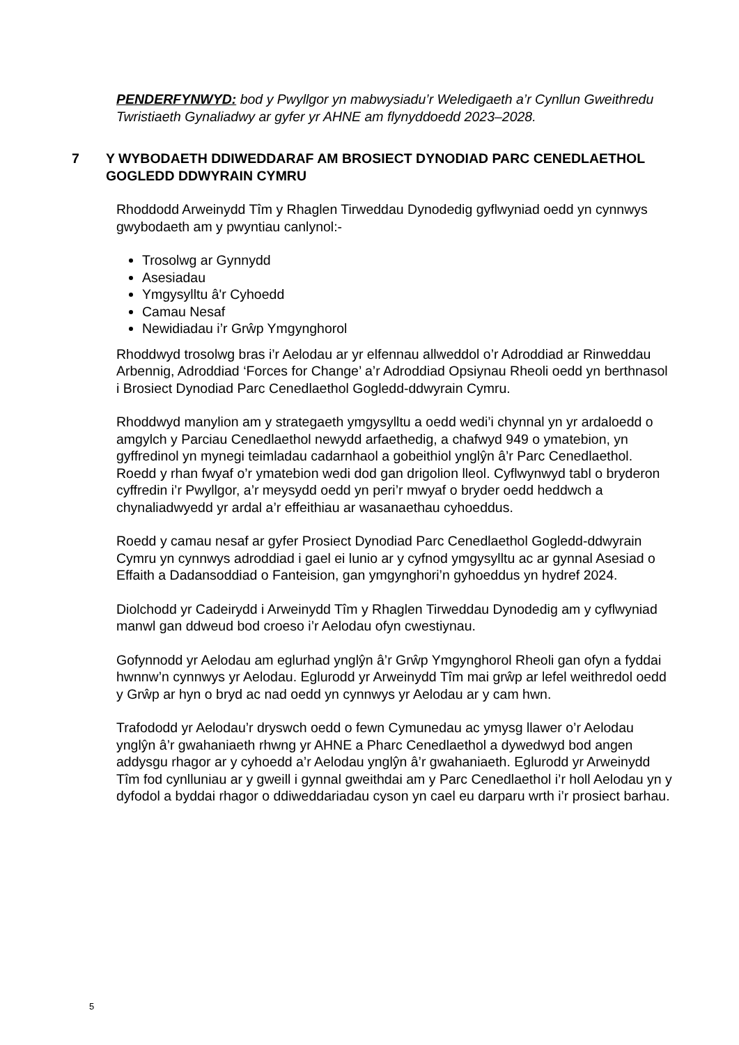PENDERFYNWYD: bod y Pwyllgor yn mabwysiadu’r Weledigaeth a’r Cynllun Gweithredu Twristiaeth Gynaliadwy ar gyfer yr AHNE am flynyddoedd 2023–2028.
7 Y WYBODAETH DDIWEDDARAF AM BROSIECT DYNODIAD PARC CENEDLAETHOL GOGLEDD DDWYRAIN CYMRU
Rhoddodd Arweinydd Tîm y Rhaglen Tirweddau Dynodedig gyflwyniad oedd yn cynnwys gwybodaeth am y pwyntiau canlynol:-
Trosolwg ar Gynnydd
Asesiadau
Ymgysylltu â'r Cyhoedd
Camau Nesaf
Newidiadau i’r Grŵp Ymgynghorol
Rhoddwyd trosolwg bras i’r Aelodau ar yr elfennau allweddol o’r Adroddiad ar Rinweddau Arbennig, Adroddiad ‘Forces for Change’ a’r Adroddiad Opsiynau Rheoli oedd yn berthnasol i Brosiect Dynodiad Parc Cenedlaethol Gogledd-ddwyrain Cymru.
Rhoddwyd manylion am y strategaeth ymgysylltu a oedd wedi’i chynnal yn yr ardaloedd o amgylch y Parciau Cenedlaethol newydd arfaethedig, a chafwyd 949 o ymatebion, yn gyffredinol yn mynegi teimladau cadarnhaol a gobeithiol ynglŷn â’r Parc Cenedlaethol. Roedd y rhan fwyaf o’r ymatebion wedi dod gan drigolion lleol. Cyflwynwyd tabl o bryderon cyffredin i’r Pwyllgor, a’r meysydd oedd yn peri’r mwyaf o bryder oedd heddwch a chynaliadwyedd yr ardal a’r effeithiau ar wasanaethau cyhoeddus.
Roedd y camau nesaf ar gyfer Prosiect Dynodiad Parc Cenedlaethol Gogledd-ddwyrain Cymru yn cynnwys adroddiad i gael ei lunio ar y cyfnod ymgysylltu ac ar gynnal Asesiad o Effaith a Dadansoddiad o Fanteision, gan ymgynghori’n gyhoeddus yn hydref 2024.
Diolchodd yr Cadeirydd i Arweinydd Tîm y Rhaglen Tirweddau Dynodedig am y cyflwyniad manwl gan ddweud bod croeso i’r Aelodau ofyn cwestiynau.
Gofynnodd yr Aelodau am eglurhad ynglŷn â’r Grŵp Ymgynghorol Rheoli gan ofyn a fyddai hwnnw’n cynnwys yr Aelodau. Eglurodd yr Arweinydd Tîm mai grŵp ar lefel weithredol oedd y Grŵp ar hyn o bryd ac nad oedd yn cynnwys yr Aelodau ar y cam hwn.
Trafododd yr Aelodau’r dryswch oedd o fewn Cymunedau ac ymysg llawer o’r Aelodau ynglŷn â’r gwahaniaeth rhwng yr AHNE a Pharc Cenedlaethol a dywedwyd bod angen addysgu rhagor ar y cyhoedd a’r Aelodau ynglŷn â’r gwahaniaeth. Eglurodd yr Arweinydd Tîm fod cynlluniau ar y gweill i gynnal gweithdai am y Parc Cenedlaethol i’r holl Aelodau yn y dyfodol a byddai rhagor o ddiweddariadau cyson yn cael eu darparu wrth i’r prosiect barhau.
5